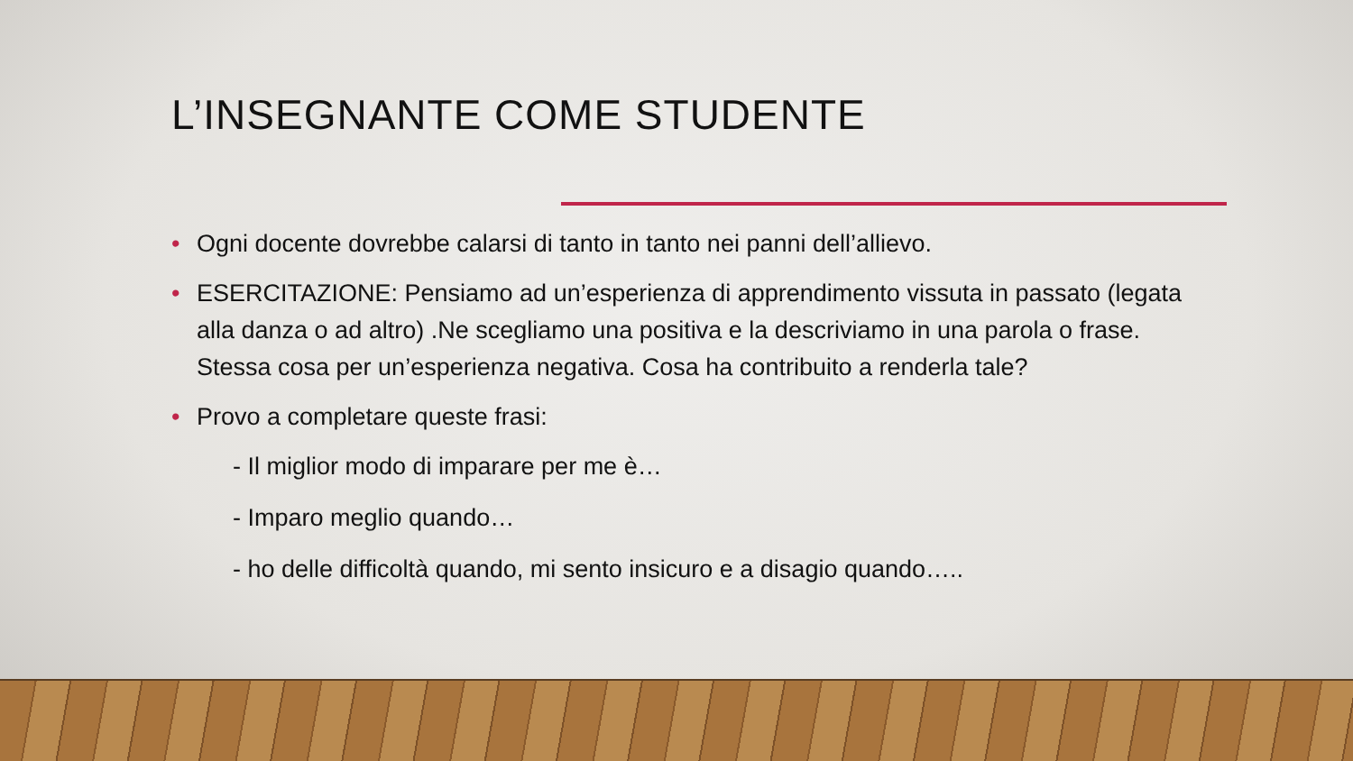L’INSEGNANTE COME STUDENTE
• Ogni docente dovrebbe calarsi di tanto in tanto nei panni dell’allievo.
• ESERCITAZIONE: Pensiamo ad un’esperienza di apprendimento vissuta in passato (legata alla danza o ad altro) .Ne scegliamo una positiva e la descriviamo in una parola o frase. Stessa cosa per un’esperienza negativa. Cosa ha contribuito a renderla tale?
• Provo a completare queste frasi:
- Il miglior modo di imparare per me è…
- Imparo meglio quando…
- ho delle difficoltà quando, mi sento insicuro e a disagio quando…..